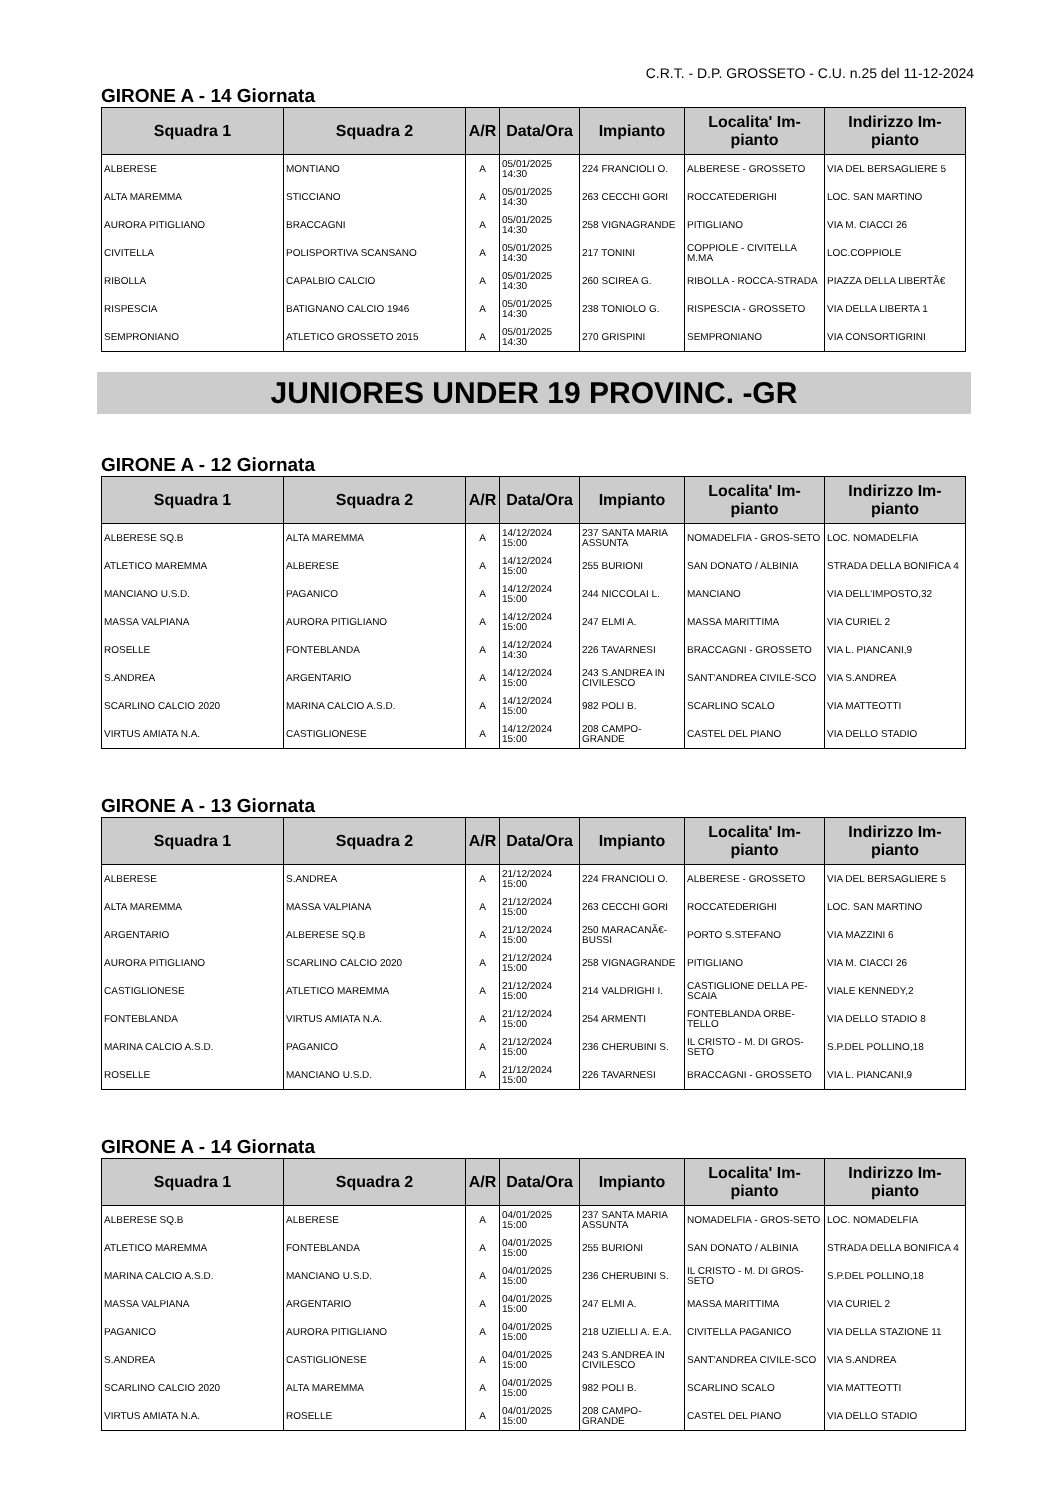C.R.T. - D.P. GROSSETO - C.U. n.25 del 11-12-2024
GIRONE A - 14 Giornata
| Squadra 1 | Squadra 2 | A/R | Data/Ora | Impianto | Localita' Im-pianto | Indirizzo Im-pianto |
| --- | --- | --- | --- | --- | --- | --- |
| ALBERESE | MONTIANO | A | 05/01/2025 14:30 | 224 FRANCIOLI O. | ALBERESE - GROSSETO | VIA DEL BERSAGLIERE 5 |
| ALTA MAREMMA | STICCIANO | A | 05/01/2025 14:30 | 263 CECCHI GORI | ROCCATEDERIGHI | LOC. SAN MARTINO |
| AURORA PITIGLIANO | BRACCAGNI | A | 05/01/2025 14:30 | 258 VIGNAGRANDE | PITIGLIANO | VIA M. CIACCI 26 |
| CIVITELLA | POLISPORTIVA SCANSANO | A | 05/01/2025 14:30 | 217 TONINI | COPPIOLE - CIVITELLA M.MA | LOC.COPPIOLE |
| RIBOLLA | CAPALBIO CALCIO | A | 05/01/2025 14:30 | 260 SCIREA G. | RIBOLLA - ROCCA-STRADA | PIAZZA DELLA LIBERTÃ€ |
| RISPESCIA | BATIGNANO CALCIO 1946 | A | 05/01/2025 14:30 | 238 TONIOLO G. | RISPESCIA - GROSSETO | VIA DELLA LIBERTA 1 |
| SEMPRONIANO | ATLETICO GROSSETO 2015 | A | 05/01/2025 14:30 | 270 GRISPINI | SEMPRONIANO | VIA CONSORTIGRINI |
JUNIORES UNDER 19 PROVINC. -GR
GIRONE A - 12 Giornata
| Squadra 1 | Squadra 2 | A/R | Data/Ora | Impianto | Localita' Im-pianto | Indirizzo Im-pianto |
| --- | --- | --- | --- | --- | --- | --- |
| ALBERESE SQ.B | ALTA MAREMMA | A | 14/12/2024 15:00 | 237 SANTA MARIA ASSUNTA | NOMADELFIA - GROS-SETO | LOC. NOMADELFIA |
| ATLETICO MAREMMA | ALBERESE | A | 14/12/2024 15:00 | 255 BURIONI | SAN DONATO / ALBINIA | STRADA DELLA BONIFICA 4 |
| MANCIANO U.S.D. | PAGANICO | A | 14/12/2024 15:00 | 244 NICCOLAI L. | MANCIANO | VIA DELL'IMPOSTO,32 |
| MASSA VALPIANA | AURORA PITIGLIANO | A | 14/12/2024 15:00 | 247 ELMI A. | MASSA MARITTIMA | VIA CURIEL 2 |
| ROSELLE | FONTEBLANDA | A | 14/12/2024 14:30 | 226 TAVARNESI | BRACCAGNI - GROSSETO | VIA L. PIANCANI,9 |
| S.ANDREA | ARGENTARIO | A | 14/12/2024 15:00 | 243 S.ANDREA IN CIVILESCO | SANT'ANDREA CIVILE-SCO | VIA S.ANDREA |
| SCARLINO CALCIO 2020 | MARINA CALCIO A.S.D. | A | 14/12/2024 15:00 | 982 POLI B. | SCARLINO SCALO | VIA MATTEOTTI |
| VIRTUS AMIATA N.A. | CASTIGLIONESE | A | 14/12/2024 15:00 | 208 CAMPO-GRANDE | CASTEL DEL PIANO | VIA DELLO STADIO |
GIRONE A - 13 Giornata
| Squadra 1 | Squadra 2 | A/R | Data/Ora | Impianto | Localita' Im-pianto | Indirizzo Im-pianto |
| --- | --- | --- | --- | --- | --- | --- |
| ALBERESE | S.ANDREA | A | 21/12/2024 15:00 | 224 FRANCIOLI O. | ALBERESE - GROSSETO | VIA DEL BERSAGLIERE 5 |
| ALTA MAREMMA | MASSA VALPIANA | A | 21/12/2024 15:00 | 263 CECCHI GORI | ROCCATEDERIGHI | LOC. SAN MARTINO |
| ARGENTARIO | ALBERESE SQ.B | A | 21/12/2024 15:00 | 250 MARACANÃ€-BUSSI | PORTO S.STEFANO | VIA MAZZINI 6 |
| AURORA PITIGLIANO | SCARLINO CALCIO 2020 | A | 21/12/2024 15:00 | 258 VIGNAGRANDE | PITIGLIANO | VIA M. CIACCI 26 |
| CASTIGLIONESE | ATLETICO MAREMMA | A | 21/12/2024 15:00 | 214 VALDRIGHI I. | CASTIGLIONE DELLA PE-SCAIA | VIALE KENNEDY,2 |
| FONTEBLANDA | VIRTUS AMIATA N.A. | A | 21/12/2024 15:00 | 254 ARMENTI | FONTEBLANDA ORBE-TELLO | VIA DELLO STADIO 8 |
| MARINA CALCIO A.S.D. | PAGANICO | A | 21/12/2024 15:00 | 236 CHERUBINI S. | IL CRISTO - M. DI GROS-SETO | S.P.DEL POLLINO,18 |
| ROSELLE | MANCIANO U.S.D. | A | 21/12/2024 15:00 | 226 TAVARNESI | BRACCAGNI - GROSSETO | VIA L. PIANCANI,9 |
GIRONE A - 14 Giornata
| Squadra 1 | Squadra 2 | A/R | Data/Ora | Impianto | Localita' Im-pianto | Indirizzo Im-pianto |
| --- | --- | --- | --- | --- | --- | --- |
| ALBERESE SQ.B | ALBERESE | A | 04/01/2025 15:00 | 237 SANTA MARIA ASSUNTA | NOMADELFIA - GROS-SETO | LOC. NOMADELFIA |
| ATLETICO MAREMMA | FONTEBLANDA | A | 04/01/2025 15:00 | 255 BURIONI | SAN DONATO / ALBINIA | STRADA DELLA BONIFICA 4 |
| MARINA CALCIO A.S.D. | MANCIANO U.S.D. | A | 04/01/2025 15:00 | 236 CHERUBINI S. | IL CRISTO - M. DI GROS-SETO | S.P.DEL POLLINO,18 |
| MASSA VALPIANA | ARGENTARIO | A | 04/01/2025 15:00 | 247 ELMI A. | MASSA MARITTIMA | VIA CURIEL 2 |
| PAGANICO | AURORA PITIGLIANO | A | 04/01/2025 15:00 | 218 UZIELLI A. E.A. | CIVITELLA PAGANICO | VIA DELLA STAZIONE 11 |
| S.ANDREA | CASTIGLIONESE | A | 04/01/2025 15:00 | 243 S.ANDREA IN CIVILESCO | SANT'ANDREA CIVILE-SCO | VIA S.ANDREA |
| SCARLINO CALCIO 2020 | ALTA MAREMMA | A | 04/01/2025 15:00 | 982 POLI B. | SCARLINO SCALO | VIA MATTEOTTI |
| VIRTUS AMIATA N.A. | ROSELLE | A | 04/01/2025 15:00 | 208 CAMPO-GRANDE | CASTEL DEL PIANO | VIA DELLO STADIO |